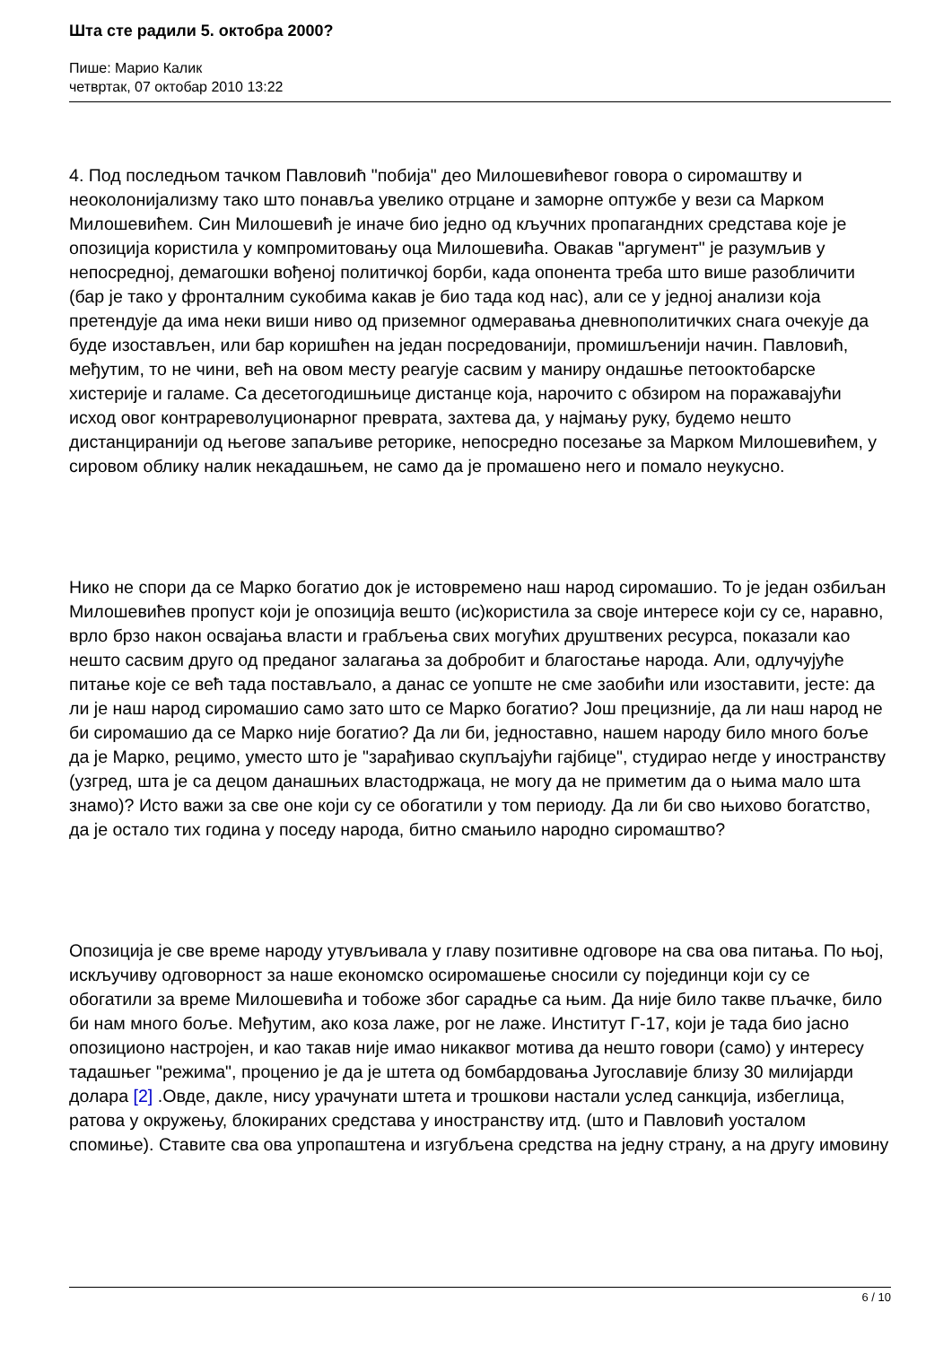Шта сте радили 5. октобра 2000?
Пише: Марио Калик
четвртак, 07 октобар 2010 13:22
4. Под последњом тачком Павловић "побија" део Милошевићевог говора о сиромаштву и неоколонијализму тако што понавља увелико отрцане и заморне оптужбе у вези са Марком Милошевићем. Син Милошевић је иначе био једно од кључних пропагандних средстава које је опозиција користила у компромитовању оца Милошевића. Овакав "аргумент" је разумљив у непосредној, демагошки вођеној политичкој борби, када опонента треба што више разобличити (бар је тако у фронталним сукобима какав је био тада код нас), али се у једној анализи која претендује да има неки виши ниво од приземног одмеравања дневнополитичких снага очекује да буде изостављен, или бар коришћен на један посредованији, промишљенији начин. Павловић, међутим, то не чини, већ на овом месту реагује сасвим у маниру ондашње петооктобарске хистерије и галаме. Са десетогодишњице дистанце која, нарочито с обзиром на поражавајући исход овог контрареволуционарног преврата, захтева да, у најмању руку, будемо нешто дистанциранији од његове запаљиве реторике, непосредно посезање за Марком Милошевићем, у сировом облику налик некадашњем, не само да је промашено него и помало неукусно.
Нико не спори да се Марко богатио док је истовремено наш народ сиромашио. То је један озбиљан Милошевићев пропуст који је опозиција вешто (ис)користила за своје интересе који су се, наравно, врло брзо након освајања власти и грабљења свих могућих друштвених ресурса, показали као нешто сасвим друго од преданог залагања за добробит и благостање народа. Али, одлучујуће питање које се већ тада постављало, а данас се уопште не сме заобићи или изоставити, јесте: да ли је наш народ сиромашио само зато што се Марко богатио? Још прецизније, да ли наш народ не би сиромашио да се Марко није богатио? Да ли би, једноставно, нашем народу било много боље да је Марко, рецимо, уместо што је "зарађивао скупљајући гајбице", студирао негде у иностранству (узгред, шта је са децом данашњих властодржаца, не могу да не приметим да о њима мало шта знамо)? Исто важи за све оне који су се обогатили у том периоду. Да ли би сво њихово богатство, да је остало тих година у поседу народа, битно смањило народно сиромаштво?
Опозиција је све време народу утувљивала у главу позитивне одговоре на сва ова питања. По њој, искључиву одговорност за наше економско осиромашење сносили су појединци који су се обогатили за време Милошевића и тобоже због сарадње са њим. Да није било такве пљачке, било би нам много боље. Међутим, ако коза лаже, рог не лаже. Институт Г-17, који је тада био јасно опозиционо настројен, и као такав није имао никаквог мотива да нешто говори (само) у интересу тадашњег "режима", проценио је да је штета од бомбардовања Југославије близу 30 милијарди долара [2] .Овде, дакле, нису урачунати штета и трошкови настали услед санкција, избеглица, ратова у окружењу, блокираних средстава у иностранству итд. (што и Павловић уосталом спомиње). Ставите сва ова упропаштена и изгубљена средства на једну страну, а на другу имовину
6 / 10